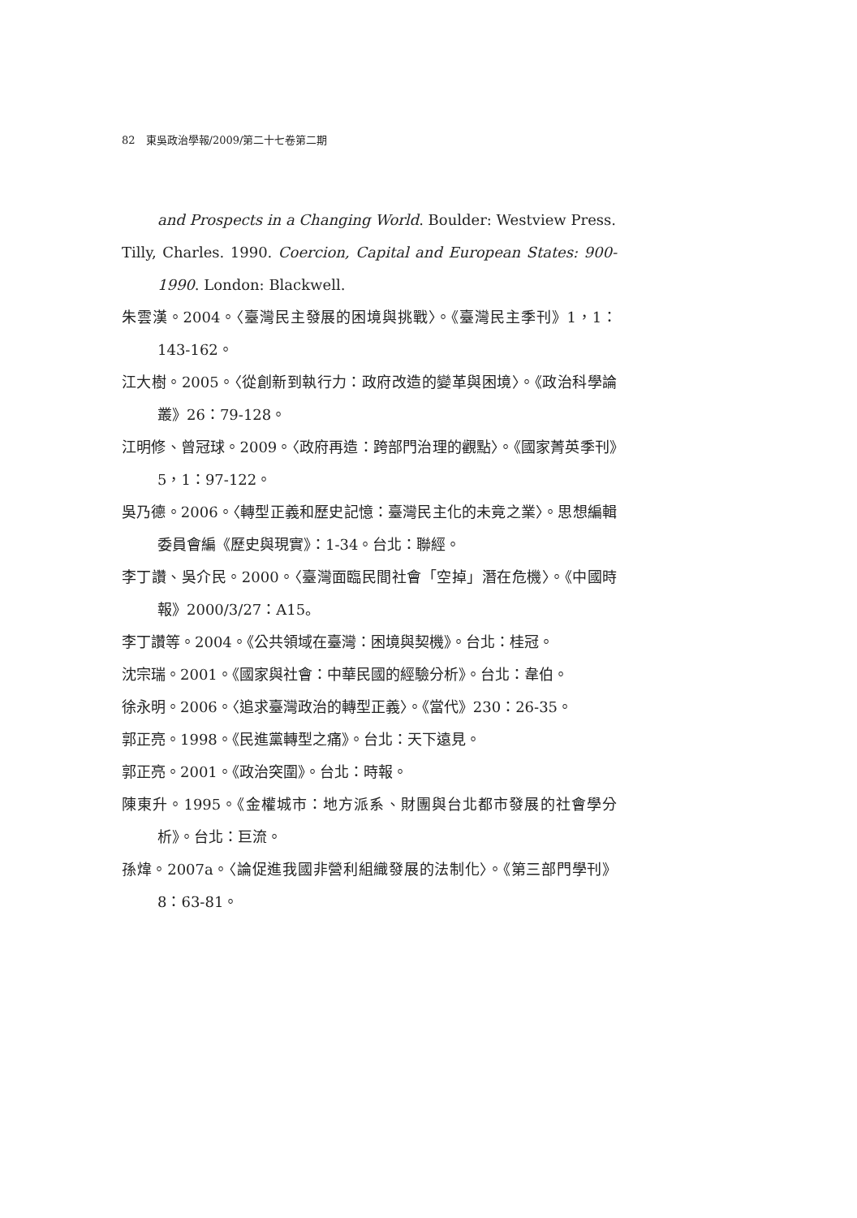82　東吳政治學報/2009/第二十七卷第二期
and Prospects in a Changing World. Boulder: Westview Press.
Tilly, Charles. 1990. Coercion, Capital and European States: 900-1990. London: Blackwell.
朱雲漢。2004。〈臺灣民主發展的困境與挑戰〉。《臺灣民主季刊》1，1：143-162。
江大樹。2005。〈從創新到執行力：政府改造的變革與困境〉。《政治科學論叢》26：79-128。
江明修、曾冠球。2009。〈政府再造：跨部門治理的觀點〉。《國家菁英季刊》5，1：97-122。
吳乃德。2006。〈轉型正義和歷史記憶：臺灣民主化的未竟之業〉。思想編輯委員會編《歷史與現實》：1-34。台北：聯經。
李丁讚、吳介民。2000。〈臺灣面臨民間社會「空掉」潛在危機〉。《中國時報》2000/3/27：A15。
李丁讚等。2004。《公共領域在臺灣：困境與契機》。台北：桂冠。
沈宗瑞。2001。《國家與社會：中華民國的經驗分析》。台北：韋伯。
徐永明。2006。〈追求臺灣政治的轉型正義〉。《當代》230：26-35。
郭正亮。1998。《民進黨轉型之痛》。台北：天下遠見。
郭正亮。2001。《政治突圍》。台北：時報。
陳東升。1995。《金權城市：地方派系、財團與台北都市發展的社會學分析》。台北：巨流。
孫煒。2007a。〈論促進我國非營利組織發展的法制化〉。《第三部門學刊》8：63-81。